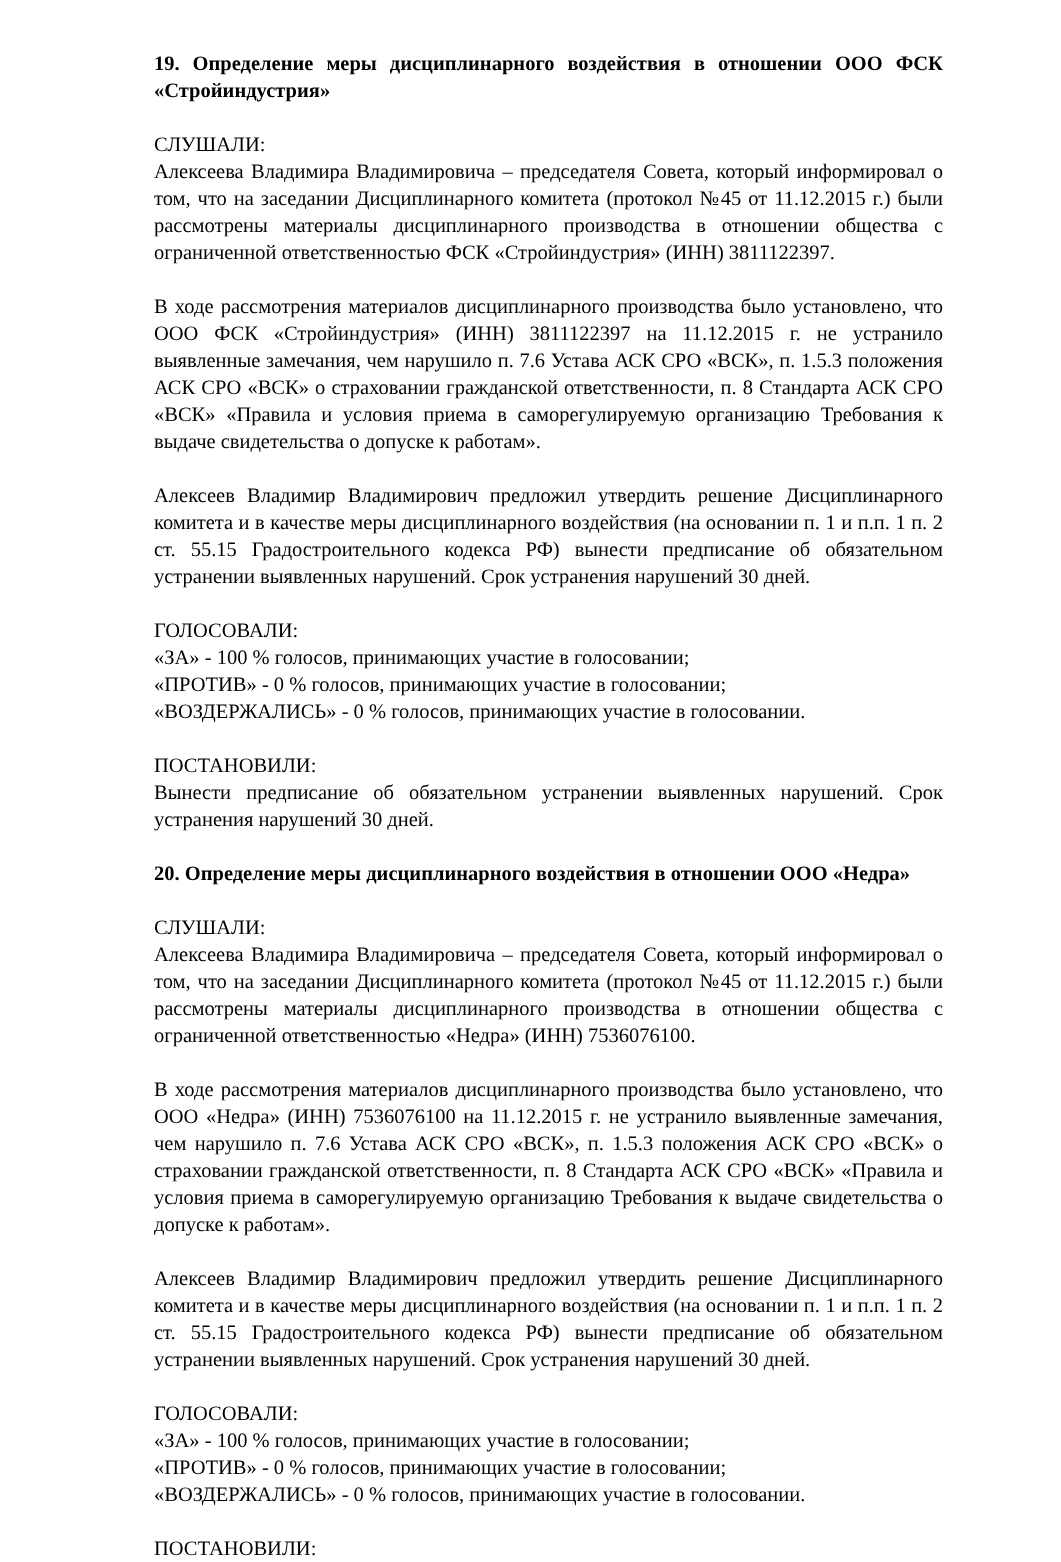19. Определение меры дисциплинарного воздействия в отношении ООО ФСК «Стройиндустрия»
СЛУШАЛИ:
Алексеева Владимира Владимировича – председателя Совета, который информировал о том, что на заседании Дисциплинарного комитета (протокол №45 от 11.12.2015 г.) были рассмотрены материалы дисциплинарного производства в отношении общества с ограниченной ответственностью ФСК «Стройиндустрия» (ИНН) 3811122397.
В ходе рассмотрения материалов дисциплинарного производства было установлено, что ООО ФСК «Стройиндустрия» (ИНН) 3811122397 на 11.12.2015 г. не устранило выявленные замечания, чем нарушило п. 7.6 Устава АСК СРО «ВСК», п. 1.5.3 положения АСК СРО «ВСК» о страховании гражданской ответственности, п. 8 Стандарта АСК СРО «ВСК» «Правила и условия приема в саморегулируемую организацию Требования к выдаче свидетельства о допуске к работам».
Алексеев Владимир Владимирович предложил утвердить решение Дисциплинарного комитета и в качестве меры дисциплинарного воздействия (на основании п. 1 и п.п. 1 п. 2 ст. 55.15 Градостроительного кодекса РФ) вынести предписание об обязательном устранении выявленных нарушений. Срок устранения нарушений 30 дней.
ГОЛОСОВАЛИ:
«ЗА» - 100 % голосов, принимающих участие в голосовании;
«ПРОТИВ» - 0 % голосов, принимающих участие в голосовании;
«ВОЗДЕРЖАЛИСЬ» - 0 % голосов, принимающих участие в голосовании.
ПОСТАНОВИЛИ:
Вынести предписание об обязательном устранении выявленных нарушений. Срок устранения нарушений 30 дней.
20. Определение меры дисциплинарного воздействия в отношении ООО «Недра»
СЛУШАЛИ:
Алексеева Владимира Владимировича – председателя Совета, который информировал о том, что на заседании Дисциплинарного комитета (протокол №45 от 11.12.2015 г.) были рассмотрены материалы дисциплинарного производства в отношении общества с ограниченной ответственностью «Недра» (ИНН) 7536076100.
В ходе рассмотрения материалов дисциплинарного производства было установлено, что ООО «Недра» (ИНН) 7536076100 на 11.12.2015 г. не устранило выявленные замечания, чем нарушило п. 7.6 Устава АСК СРО «ВСК», п. 1.5.3 положения АСК СРО «ВСК» о страховании гражданской ответственности, п. 8 Стандарта АСК СРО «ВСК» «Правила и условия приема в саморегулируемую организацию Требования к выдаче свидетельства о допуске к работам».
Алексеев Владимир Владимирович предложил утвердить решение Дисциплинарного комитета и в качестве меры дисциплинарного воздействия (на основании п. 1 и п.п. 1 п. 2 ст. 55.15 Градостроительного кодекса РФ) вынести предписание об обязательном устранении выявленных нарушений. Срок устранения нарушений 30 дней.
ГОЛОСОВАЛИ:
«ЗА» - 100 % голосов, принимающих участие в голосовании;
«ПРОТИВ» - 0 % голосов, принимающих участие в голосовании;
«ВОЗДЕРЖАЛИСЬ» - 0 % голосов, принимающих участие в голосовании.
ПОСТАНОВИЛИ: